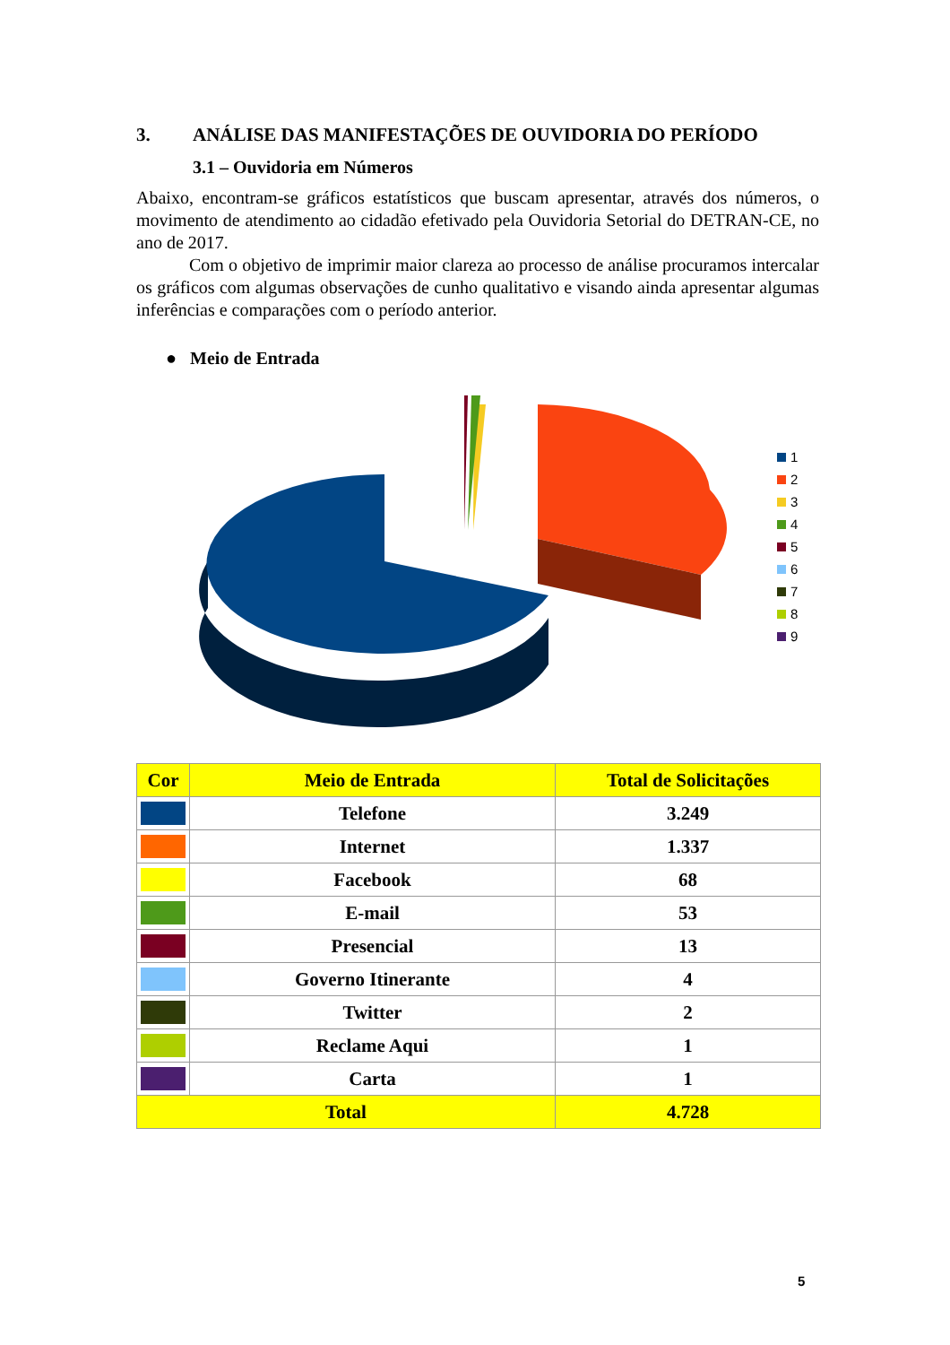3. ANÁLISE DAS MANIFESTAÇÕES DE OUVIDORIA DO PERÍODO
3.1 – Ouvidoria em Números
Abaixo, encontram-se gráficos estatísticos que buscam apresentar, através dos números, o movimento de atendimento ao cidadão efetivado pela Ouvidoria Setorial do DETRAN-CE, no ano de 2017.
Com o objetivo de imprimir maior clareza ao processo de análise procuramos intercalar os gráficos com algumas observações de cunho qualitativo e visando ainda apresentar algumas inferências e comparações com o período anterior.
● Meio de Entrada
1
2
3
4
5
6
7
8
9
| Cor | Meio de Entrada | Total de Solicitações |
| --- | --- | --- |
| | Telefone | 3.249 |
| | Internet | 1.337 |
| | Facebook | 68 |
| | E-mail | 53 |
| | Presencial | 13 |
| | Governo Itinerante | 4 |
| | Twitter | 2 |
| | Reclame Aqui | 1 |
| | Carta | 1 |
| Total | | 4.728 |
5